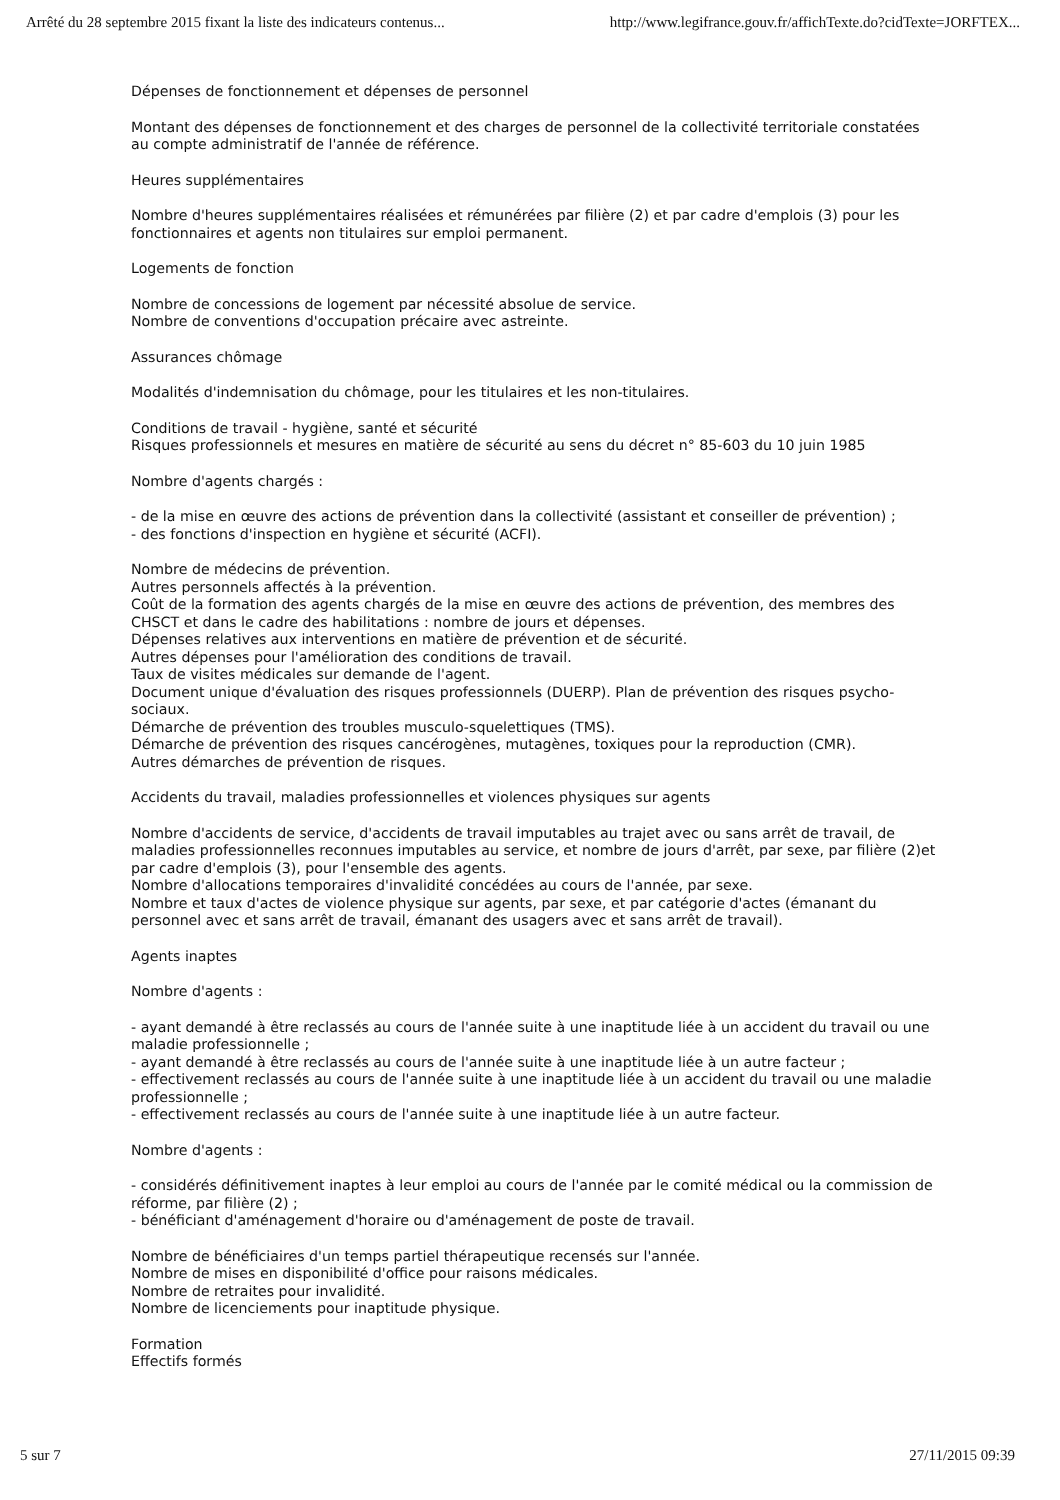Arrêté du 28 septembre 2015 fixant la liste des indicateurs contenus... http://www.legifrance.gouv.fr/affichTexte.do?cidTexte=JORFTEX...
Dépenses de fonctionnement et dépenses de personnel
Montant des dépenses de fonctionnement et des charges de personnel de la collectivité territoriale constatées au compte administratif de l'année de référence.
Heures supplémentaires
Nombre d'heures supplémentaires réalisées et rémunérées par filière (2) et par cadre d'emplois (3) pour les fonctionnaires et agents non titulaires sur emploi permanent.
Logements de fonction
Nombre de concessions de logement par nécessité absolue de service.
Nombre de conventions d'occupation précaire avec astreinte.
Assurances chômage
Modalités d'indemnisation du chômage, pour les titulaires et les non-titulaires.
Conditions de travail - hygiène, santé et sécurité
Risques professionnels et mesures en matière de sécurité au sens du décret n° 85-603 du 10 juin 1985
Nombre d'agents chargés :
- de la mise en œuvre des actions de prévention dans la collectivité (assistant et conseiller de prévention) ;
- des fonctions d'inspection en hygiène et sécurité (ACFI).
Nombre de médecins de prévention.
Autres personnels affectés à la prévention.
Coût de la formation des agents chargés de la mise en œuvre des actions de prévention, des membres des CHSCT et dans le cadre des habilitations : nombre de jours et dépenses.
Dépenses relatives aux interventions en matière de prévention et de sécurité.
Autres dépenses pour l'amélioration des conditions de travail.
Taux de visites médicales sur demande de l'agent.
Document unique d'évaluation des risques professionnels (DUERP). Plan de prévention des risques psycho-sociaux.
Démarche de prévention des troubles musculo-squelettiques (TMS).
Démarche de prévention des risques cancérogènes, mutagènes, toxiques pour la reproduction (CMR).
Autres démarches de prévention de risques.
Accidents du travail, maladies professionnelles et violences physiques sur agents
Nombre d'accidents de service, d'accidents de travail imputables au trajet avec ou sans arrêt de travail, de maladies professionnelles reconnues imputables au service, et nombre de jours d'arrêt, par sexe, par filière (2)et par cadre d'emplois (3), pour l'ensemble des agents.
Nombre d'allocations temporaires d'invalidité concédées au cours de l'année, par sexe.
Nombre et taux d'actes de violence physique sur agents, par sexe, et par catégorie d'actes (émanant du personnel avec et sans arrêt de travail, émanant des usagers avec et sans arrêt de travail).
Agents inaptes
Nombre d'agents :
- ayant demandé à être reclassés au cours de l'année suite à une inaptitude liée à un accident du travail ou une maladie professionnelle ;
- ayant demandé à être reclassés au cours de l'année suite à une inaptitude liée à un autre facteur ;
- effectivement reclassés au cours de l'année suite à une inaptitude liée à un accident du travail ou une maladie professionnelle ;
- effectivement reclassés au cours de l'année suite à une inaptitude liée à un autre facteur.
Nombre d'agents :
- considérés définitivement inaptes à leur emploi au cours de l'année par le comité médical ou la commission de réforme, par filière (2) ;
- bénéficiant d'aménagement d'horaire ou d'aménagement de poste de travail.
Nombre de bénéficiaires d'un temps partiel thérapeutique recensés sur l'année.
Nombre de mises en disponibilité d'office pour raisons médicales.
Nombre de retraites pour invalidité.
Nombre de licenciements pour inaptitude physique.
Formation
Effectifs formés
5 sur 7 27/11/2015 09:39